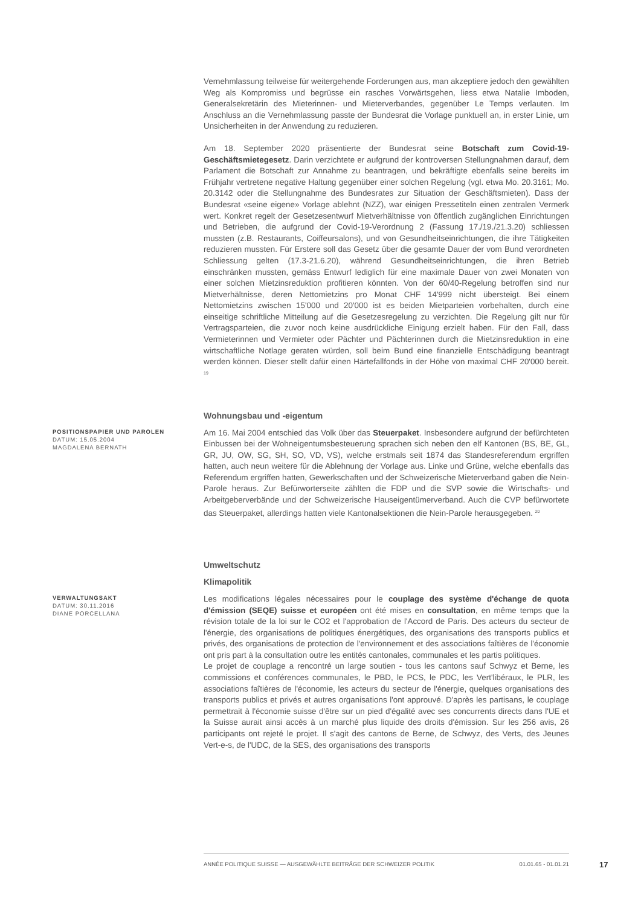Vernehmlassung teilweise für weitergehende Forderungen aus, man akzeptiere jedoch den gewählten Weg als Kompromiss und begrüsse ein rasches Vorwärtsgehen, liess etwa Natalie Imboden, Generalsekretärin des Mieterinnen- und Mieterverbandes, gegenüber Le Temps verlauten. Im Anschluss an die Vernehmlassung passte der Bundesrat die Vorlage punktuell an, in erster Linie, um Unsicherheiten in der Anwendung zu reduzieren.
Am 18. September 2020 präsentierte der Bundesrat seine Botschaft zum Covid-19-Geschäftsmietegesetz. Darin verzichtete er aufgrund der kontroversen Stellungnahmen darauf, dem Parlament die Botschaft zur Annahme zu beantragen, und bekräftigte ebenfalls seine bereits im Frühjahr vertretene negative Haltung gegenüber einer solchen Regelung (vgl. etwa Mo. 20.3161; Mo. 20.3142 oder die Stellungnahme des Bundesrates zur Situation der Geschäftsmieten). Dass der Bundesrat «seine eigene» Vorlage ablehnt (NZZ), war einigen Pressetiteln einen zentralen Vermerk wert. Konkret regelt der Gesetzesentwurf Mietverhältnisse von öffentlich zugänglichen Einrichtungen und Betrieben, die aufgrund der Covid-19-Verordnung 2 (Fassung 17./19./21.3.20) schliessen mussten (z.B. Restaurants, Coiffeursalons), und von Gesundheitseinrichtungen, die ihre Tätigkeiten reduzieren mussten. Für Erstere soll das Gesetz über die gesamte Dauer der vom Bund verordneten Schliessung gelten (17.3-21.6.20), während Gesundheitseinrichtungen, die ihren Betrieb einschränken mussten, gemäss Entwurf lediglich für eine maximale Dauer von zwei Monaten von einer solchen Mietzinsreduktion profitieren könnten. Von der 60/40-Regelung betroffen sind nur Mietverhältnisse, deren Nettomietzins pro Monat CHF 14'999 nicht übersteigt. Bei einem Nettomietzins zwischen 15'000 und 20'000 ist es beiden Mietparteien vorbehalten, durch eine einseitige schriftliche Mitteilung auf die Gesetzesregelung zu verzichten. Die Regelung gilt nur für Vertragsparteien, die zuvor noch keine ausdrückliche Einigung erzielt haben. Für den Fall, dass Vermieterinnen und Vermieter oder Pächter und Pächterinnen durch die Mietzinsreduktion in eine wirtschaftliche Notlage geraten würden, soll beim Bund eine finanzielle Entschädigung beantragt werden können. Dieser stellt dafür einen Härtefallfonds in der Höhe von maximal CHF 20'000 bereit. <sup>19</sup>
Wohnungsbau und -eigentum
POSITIONSPAPIER UND PAROLEN
DATUM: 15.05.2004
MAGDALENA BERNATH
Am 16. Mai 2004 entschied das Volk über das Steuerpaket. Insbesondere aufgrund der befürchteten Einbussen bei der Wohneigentumsbesteuerung sprachen sich neben den elf Kantonen (BS, BE, GL, GR, JU, OW, SG, SH, SO, VD, VS), welche erstmals seit 1874 das Standesreferendum ergriffen hatten, auch neun weitere für die Ablehnung der Vorlage aus. Linke und Grüne, welche ebenfalls das Referendum ergriffen hatten, Gewerkschaften und der Schweizerische Mieterverband gaben die Nein-Parole heraus. Zur Befürworterseite zählten die FDP und die SVP sowie die Wirtschafts- und Arbeitgeberverbände und der Schweizerische Hauseigentümerverband. Auch die CVP befürwortete das Steuerpaket, allerdings hatten viele Kantonalsektionen die Nein-Parole herausgegeben. <sup>20</sup>
Umweltschutz
Klimapolitik
VERWALTUNGSAKT
DATUM: 30.11.2016
DIANE PORCELLANA
Les modifications légales nécessaires pour le couplage des système d'échange de quota d'émission (SEQE) suisse et européen ont été mises en consultation, en même temps que la révision totale de la loi sur le CO2 et l'approbation de l'Accord de Paris. Des acteurs du secteur de l'énergie, des organisations de politiques énergétiques, des organisations des transports publics et privés, des organisations de protection de l'environnement et des associations faîtières de l'économie ont pris part à la consultation outre les entités cantonales, communales et les partis politiques.
Le projet de couplage a rencontré un large soutien - tous les cantons sauf Schwyz et Berne, les commissions et conférences communales, le PBD, le PCS, le PDC, les Vert'libéraux, le PLR, les associations faîtières de l'économie, les acteurs du secteur de l'énergie, quelques organisations des transports publics et privés et autres organisations l'ont approuvé. D'après les partisans, le couplage permettrait à l'économie suisse d'être sur un pied d'égalité avec ses concurrents directs dans l'UE et la Suisse aurait ainsi accès à un marché plus liquide des droits d'émission. Sur les 256 avis, 26 participants ont rejeté le projet. Il s'agit des cantons de Berne, de Schwyz, des Verts, des Jeunes Vert-e-s, de l'UDC, de la SES, des organisations des transports
ANNÉE POLITIQUE SUISSE — AUSGEWÄHLTE BEITRÄGE DER SCHWEIZER POLITIK 01.01.65 - 01.01.21
17